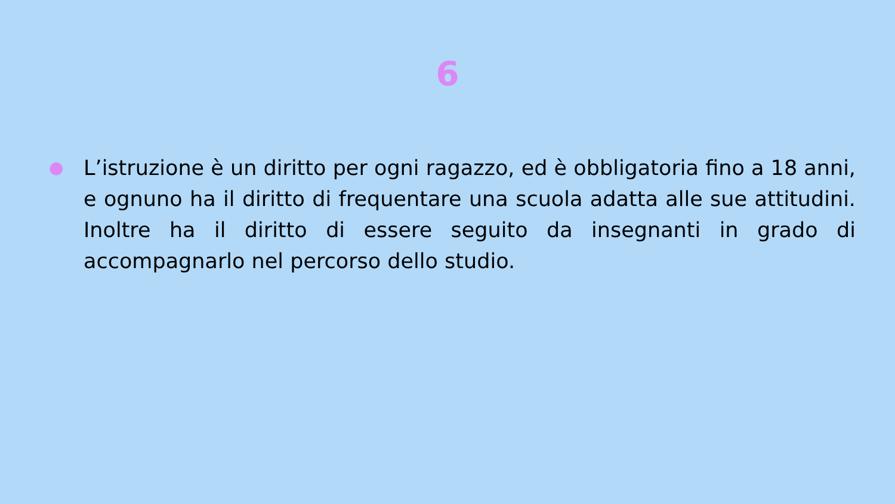6
● L’istruzione è un diritto per ogni ragazzo, ed è obbligatoria fino a 18 anni, e ognuno ha il diritto di frequentare una scuola adatta alle sue attitudini. Inoltre ha il diritto di essere seguito da insegnanti in grado di accompagnarlo nel percorso dello studio.